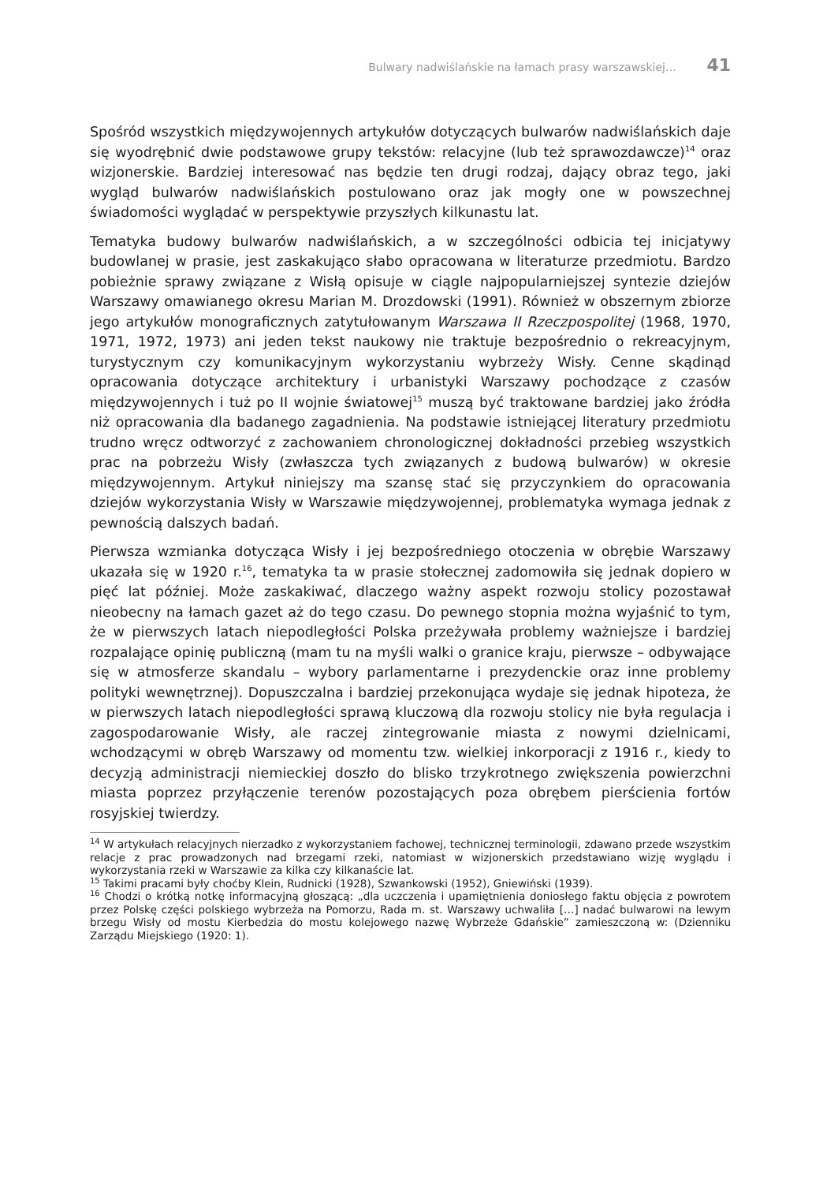Bulwary nadwiślańskie na łamach prasy warszawskiej… 41
Spośród wszystkich międzywojennych artykułów dotyczących bulwarów nadwiślańskich daje się wyodrębnić dwie podstawowe grupy tekstów: relacyjne (lub też sprawozdawcze)<sup>14</sup> oraz wizjonerskie. Bardziej interesować nas będzie ten drugi rodzaj, dający obraz tego, jaki wygląd bulwarów nadwiślańskich postulowano oraz jak mogły one w powszechnej świadomości wyglądać w perspektywie przyszłych kilkunastu lat.
Tematyka budowy bulwarów nadwiślańskich, a w szczególności odbicia tej inicjatywy budowlanej w prasie, jest zaskakująco słabo opracowana w literaturze przedmiotu. Bardzo pobieżnie sprawy związane z Wisłą opisuje w ciągle najpopularniejszej syntezie dziejów Warszawy omawianego okresu Marian M. Drozdowski (1991). Również w obszernym zbiorze jego artykułów monograficznych zatytułowanym Warszawa II Rzeczpospolitej (1968, 1970, 1971, 1972, 1973) ani jeden tekst naukowy nie traktuje bezpośrednio o rekreacyjnym, turystycznym czy komunikacyjnym wykorzystaniu wybrzeży Wisły. Cenne skądinąd opracowania dotyczące architektury i urbanistyki Warszawy pochodzące z czasów międzywojennych i tuż po II wojnie światowej<sup>15</sup> muszą być traktowane bardziej jako źródła niż opracowania dla badanego zagadnienia. Na podstawie istniejącej literatury przedmiotu trudno wręcz odtworzyć z zachowaniem chronologicznej dokładności przebieg wszystkich prac na pobrzeżu Wisły (zwłaszcza tych związanych z budową bulwarów) w okresie międzywojennym. Artykuł niniejszy ma szansę stać się przyczynkiem do opracowania dziejów wykorzystania Wisły w Warszawie międzywojennej, problematyka wymaga jednak z pewnością dalszych badań.
Pierwsza wzmianka dotycząca Wisły i jej bezpośredniego otoczenia w obrębie Warszawy ukazała się w 1920 r.<sup>16</sup>, tematyka ta w prasie stołecznej zadomowiła się jednak dopiero w pięć lat później. Może zaskakiwać, dlaczego ważny aspekt rozwoju stolicy pozostawał nieobecny na łamach gazet aż do tego czasu. Do pewnego stopnia można wyjaśnić to tym, że w pierwszych latach niepodległości Polska przeżywała problemy ważniejsze i bardziej rozpalające opinię publiczną (mam tu na myśli walki o granice kraju, pierwsze – odbywające się w atmosferze skandalu – wybory parlamentarne i prezydenckie oraz inne problemy polityki wewnętrznej). Dopuszczalna i bardziej przekonująca wydaje się jednak hipoteza, że w pierwszych latach niepodległości sprawą kluczową dla rozwoju stolicy nie była regulacja i zagospodarowanie Wisły, ale raczej zintegrowanie miasta z nowymi dzielnicami, wchodzącymi w obręb Warszawy od momentu tzw. wielkiej inkorporacji z 1916 r., kiedy to decyzją administracji niemieckiej doszło do blisko trzykrotnego zwiększenia powierzchni miasta poprzez przyłączenie terenów pozostających poza obrębem pierścienia fortów rosyjskiej twierdzy.
<sup>14</sup> W artykułach relacyjnych nierzadko z wykorzystaniem fachowej, technicznej terminologii, zdawano przede wszystkim relacje z prac prowadzonych nad brzegami rzeki, natomiast w wizjonerskich przedstawiano wizję wyglądu i wykorzystania rzeki w Warszawie za kilka czy kilkanaście lat.
<sup>15</sup> Takimi pracami były choćby Klein, Rudnicki (1928), Szwankowski (1952), Gniewiński (1939).
<sup>16</sup> Chodzi o krótką notkę informacyjną głoszącą: „dla uczczenia i upamiętnienia doniosłego faktu objęcia z powrotem przez Polskę części polskiego wybrzeża na Pomorzu, Rada m. st. Warszawy uchwaliła […] nadać bulwarowi na lewym brzegu Wisły od mostu Kierbedzia do mostu kolejowego nazwę Wybrzeże Gdańskie” zamieszczoną w: (Dzienniku Zarządu Miejskiego (1920: 1).